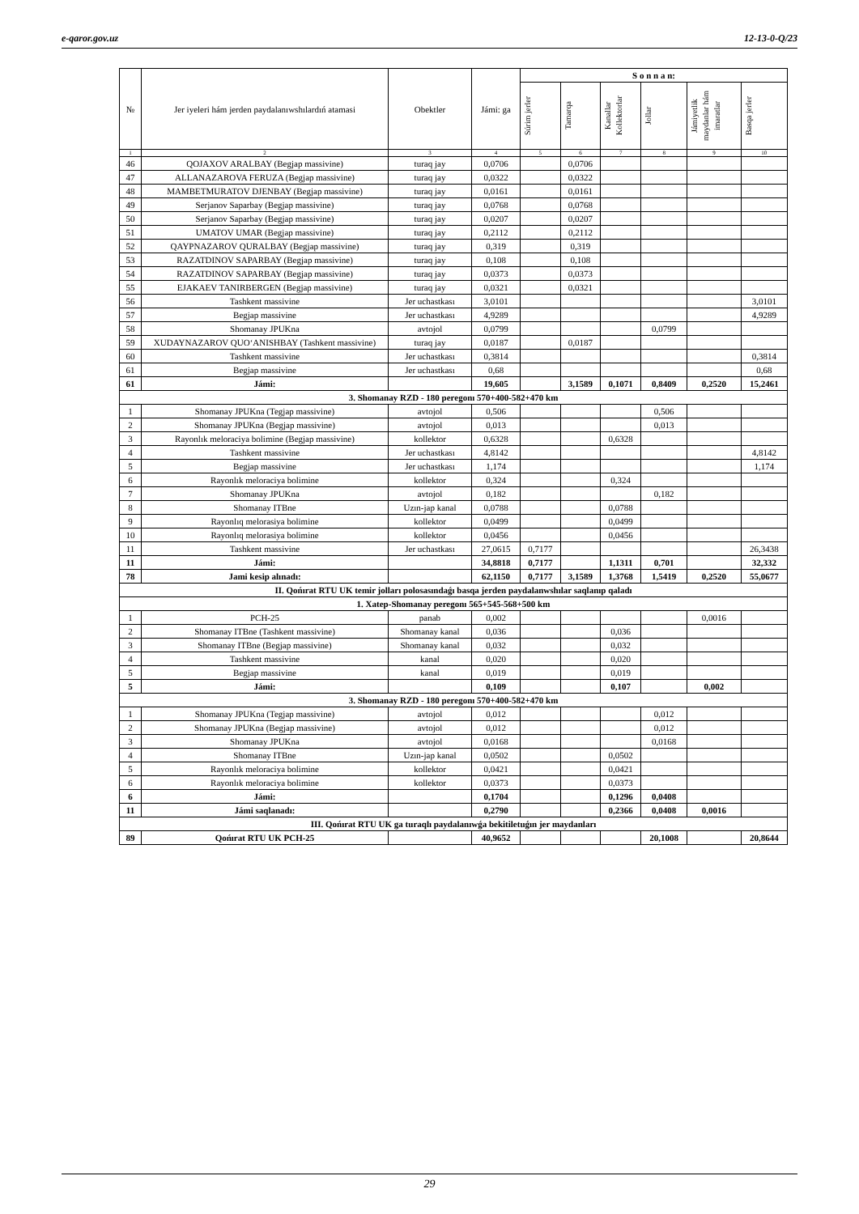e-qaror.gov.uz 12-13-0-Q/23
| № | Jer iyeleri hám jerden paydalanıwshılardıń atamasi | Obektler | Jámi: ga | S o n n a n: | | | | | |
| --- | --- | --- | --- | --- | --- | --- | --- | --- | --- |
| | | | | Súrim jerler | Tamarqa | Kanallar Kollektorlar | Jollar | Jámiyetlik maydanlar hám imaratlar | Basqa jerler |
| 1 | 2 | 3 | 4 | 5 | 6 | 7 | 8 | 9 | 10 |
| 46 | QOJAXOV ARALBAY (Begjap massivine) | turaq jay | 0,0706 | | 0,0706 | | | | |
| 47 | ALLANAZAROVA FERUZA (Begjap massivine) | turaq jay | 0,0322 | | 0,0322 | | | | |
| 48 | MAMBETMURATOV DJENBAY (Begjap massivine) | turaq jay | 0,0161 | | 0,0161 | | | | |
| 49 | Serjanov Saparbay (Begjap massivine) | turaq jay | 0,0768 | | 0,0768 | | | | |
| 50 | Serjanov Saparbay (Begjap massivine) | turaq jay | 0,0207 | | 0,0207 | | | | |
| 51 | UMATOV UMAR (Begjap massivine) | turaq jay | 0,2112 | | 0,2112 | | | | |
| 52 | QAYPNAZAROV QURALBAY (Begjap massivine) | turaq jay | 0,319 | | 0,319 | | | | |
| 53 | RAZATDINOV SAPARBAY (Begjap massivine) | turaq jay | 0,108 | | 0,108 | | | | |
| 54 | RAZATDINOV SAPARBAY (Begjap massivine) | turaq jay | 0,0373 | | 0,0373 | | | | |
| 55 | EJAKAEV TANIRBERGEN (Begjap massivine) | turaq jay | 0,0321 | | 0,0321 | | | | |
| 56 | Tashkent massivine | Jer uchastkası | 3,0101 | | | | | | 3,0101 |
| 57 | Begjap massivine | Jer uchastkası | 4,9289 | | | | | | 4,9289 |
| 58 | Shomanay JPUKna | avtojol | 0,0799 | | | | 0,0799 | | |
| 59 | XUDAYNAZAROV QUO‘ANISHBAY (Tashkent massivine) | turaq jay | 0,0187 | | 0,0187 | | | | |
| 60 | Tashkent massivine | Jer uchastkası | 0,3814 | | | | | | 0,3814 |
| 61 | Begjap massivine | Jer uchastkası | 0,68 | | | | | | 0,68 |
| 61 | Jámi: | | 19,605 | | 3,1589 | 0,1071 | 0,8409 | 0,2520 | 15,2461 |
| 3. Shomanay RZD - 180 peregonı 570+400-582+470 km | | | | | | | | | |
| 1 | Shomanay JPUKna (Tegjap massivine) | avtojol | 0,506 | | | | 0,506 | | |
| 2 | Shomanay JPUKna (Begjap massivine) | avtojol | 0,013 | | | | 0,013 | | |
| 3 | Rayonlık meloraciya bolimine (Begjap massivine) | kollektor | 0,6328 | | | 0,6328 | | | |
| 4 | Tashkent massivine | Jer uchastkası | 4,8142 | | | | | | 4,8142 |
| 5 | Begjap massivine | Jer uchastkası | 1,174 | | | | | | 1,174 |
| 6 | Rayonlık meloraciya bolimine | kollektor | 0,324 | | | 0,324 | | | |
| 7 | Shomanay JPUKna | avtojol | 0,182 | | | | 0,182 | | |
| 8 | Shomanay ITBne | Uzın-jap kanal | 0,0788 | | | 0,0788 | | | |
| 9 | Rayonlıq melorasiya bolimine | kollektor | 0,0499 | | | 0,0499 | | | |
| 10 | Rayonlıq melorasiya bolimine | kollektor | 0,0456 | | | 0,0456 | | | |
| 11 | Tashkent massivine | Jer uchastkası | 27,0615 | 0,7177 | | | | | 26,3438 |
| 11 | Jámi: | | 34,8818 | 0,7177 | | 1,1311 | 0,701 | | 32,332 |
| 78 | Jami kesip alınadı: | | 62,1150 | 0,7177 | 3,1589 | 1,3768 | 1,5419 | 0,2520 | 55,0677 |
| II. Qońırat RTU UK temir jolları polosasındaǵı basqa jerden paydalanwshılar saqlanıp qaladı | | | | | | | | | |
| 1. Xatep-Shomanay peregonı 565+545-568+500 km | | | | | | | | | |
| 1 | PCH-25 | panab | 0,002 | | | | | 0,0016 | |
| 2 | Shomanay ITBne (Tashkent massivine) | Shomanay kanal | 0,036 | | | 0,036 | | | |
| 3 | Shomanay ITBne (Begjap massivine) | Shomanay kanal | 0,032 | | | 0,032 | | | |
| 4 | Tashkent massivine | kanal | 0,020 | | | 0,020 | | | |
| 5 | Begjap massivine | kanal | 0,019 | | | 0,019 | | | |
| 5 | Jámi: | | 0,109 | | | 0,107 | | 0,002 | |
| 3. Shomanay RZD - 180 peregonı 570+400-582+470 km | | | | | | | | | |
| 1 | Shomanay JPUKna (Tegjap massivine) | avtojol | 0,012 | | | | 0,012 | | |
| 2 | Shomanay JPUKna (Begjap massivine) | avtojol | 0,012 | | | | 0,012 | | |
| 3 | Shomanay JPUKna | avtojol | 0,0168 | | | | 0,0168 | | |
| 4 | Shomanay ITBne | Uzın-jap kanal | 0,0502 | | | 0,0502 | | | |
| 5 | Rayonlık meloraciya bolimine | kollektor | 0,0421 | | | 0,0421 | | | |
| 6 | Rayonlık meloraciya bolimine | kollektor | 0,0373 | | | 0,0373 | | | |
| 6 | Jámi: | | 0,1704 | | | 0,1296 | 0,0408 | | |
| 11 | Jámi saqlanadı: | | 0,2790 | | | 0,2366 | 0,0408 | 0,0016 | |
| III. Qońırat RTU UK ga turaqlı paydalanıwǵa bekitiletuǵın jer maydanları | | | | | | | | | |
| 89 | Qońırat RTU UK PCH-25 | | 40,9652 | | | | 20,1008 | | 20,8644 |
29